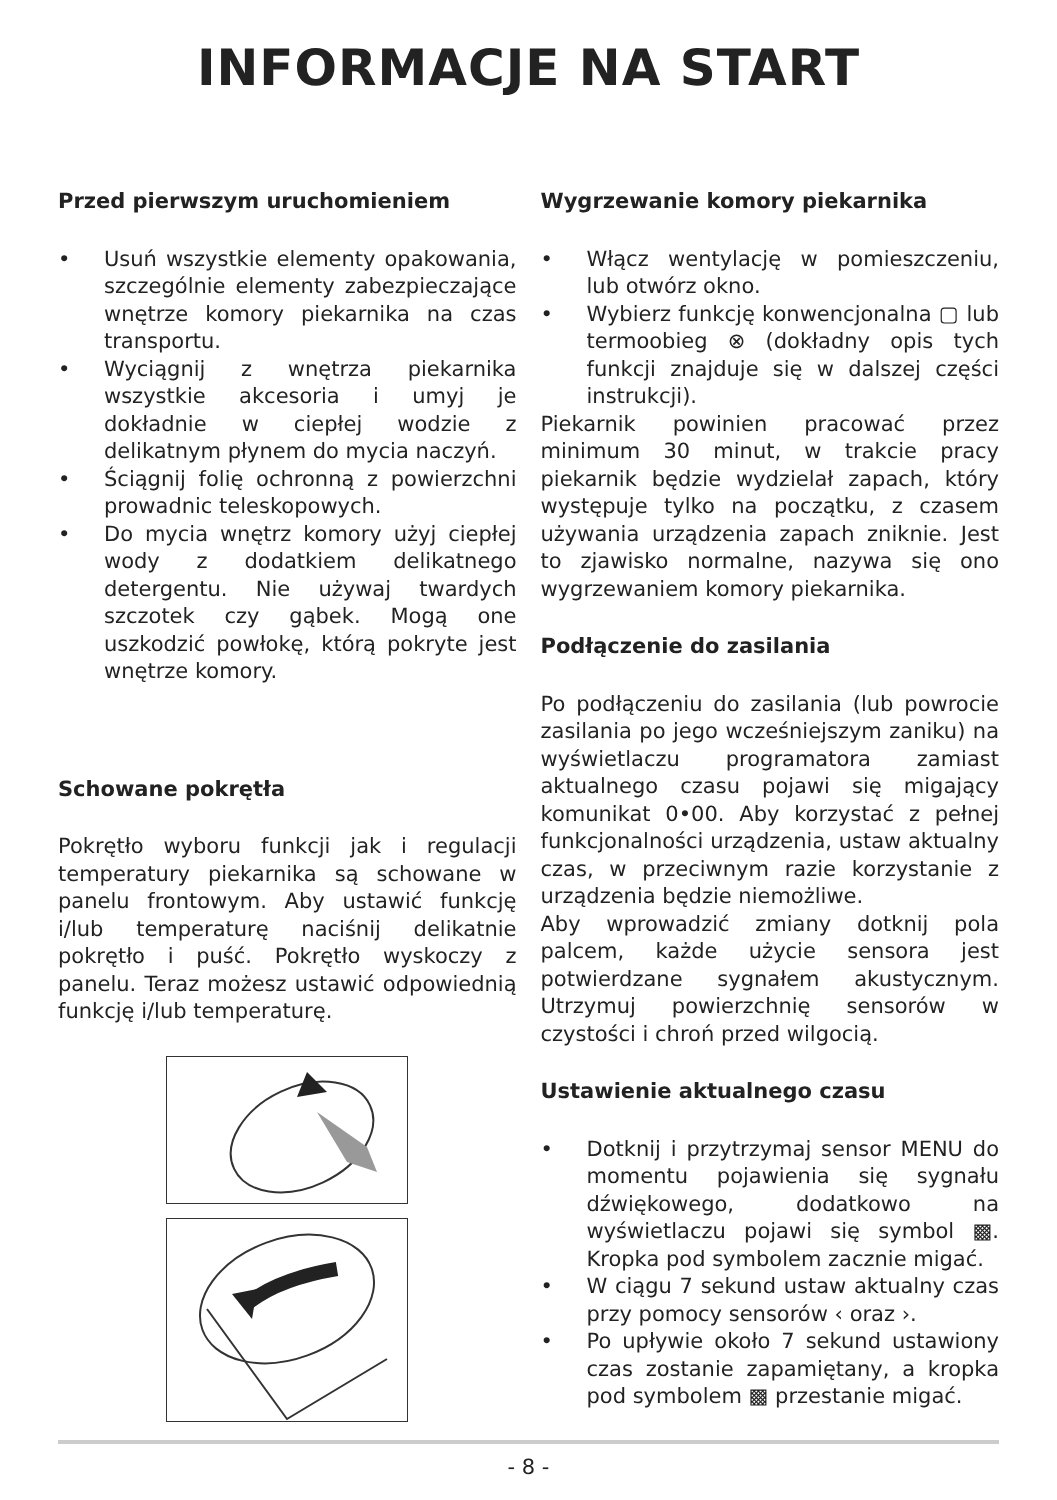INFORMACJE NA START
Przed pierwszym uruchomieniem
• Usuń wszystkie elementy opakowania, szczególnie elementy zabezpieczające wnętrze komory piekarnika na czas transportu.
• Wyciągnij z wnętrza piekarnika wszystkie akcesoria i umyj je dokładnie w ciepłej wodzie z delikatnym płynem do mycia naczyń.
• Ściągnij folię ochronną z powierzchni prowadnic teleskopowych.
• Do mycia wnętrz komory użyj ciepłej wody z dodatkiem delikatnego detergentu. Nie używaj twardych szczotek czy gąbek. Mogą one uszkodzić powłokę, którą pokryte jest wnętrze komory.
Schowane pokrętła
Pokrętło wyboru funkcji jak i regulacji temperatury piekarnika są schowane w panelu frontowym. Aby ustawić funkcję i/lub temperaturę naciśnij delikatnie pokrętło i puść. Pokrętło wyskoczy z panelu. Teraz możesz ustawić odpowiednią funkcję i/lub temperaturę.
Wygrzewanie komory piekarnika
• Włącz wentylację w pomieszczeniu, lub otwórz okno.
• Wybierz funkcję konwencjonalna ▢ lub termoobieg ⊗ (dokładny opis tych funkcji znajduje się w dalszej części instrukcji).
Piekarnik powinien pracować przez minimum 30 minut, w trakcie pracy piekarnik będzie wydzielał zapach, który występuje tylko na początku, z czasem używania urządzenia zapach zniknie. Jest to zjawisko normalne, nazywa się ono wygrzewaniem komory piekarnika.
Podłączenie do zasilania
Po podłączeniu do zasilania (lub powrocie zasilania po jego wcześniejszym zaniku) na wyświetlaczu programatora zamiast aktualnego czasu pojawi się migający komunikat 0•00. Aby korzystać z pełnej funkcjonalności urządzenia, ustaw aktualny czas, w przeciwnym razie korzystanie z urządzenia będzie niemożliwe.
Aby wprowadzić zmiany dotknij pola palcem, każde użycie sensora jest potwierdzane sygnałem akustycznym. Utrzymuj powierzchnię sensorów w czystości i chroń przed wilgocią.
Ustawienie aktualnego czasu
• Dotknij i przytrzymaj sensor MENU do momentu pojawienia się sygnału dźwiękowego, dodatkowo na wyświetlaczu pojawi się symbol ▩. Kropka pod symbolem zacznie migać.
• W ciągu 7 sekund ustaw aktualny czas przy pomocy sensorów ‹ oraz ›.
• Po upływie około 7 sekund ustawiony czas zostanie zapamiętany, a kropka pod symbolem ▩ przestanie migać.
- 8 -